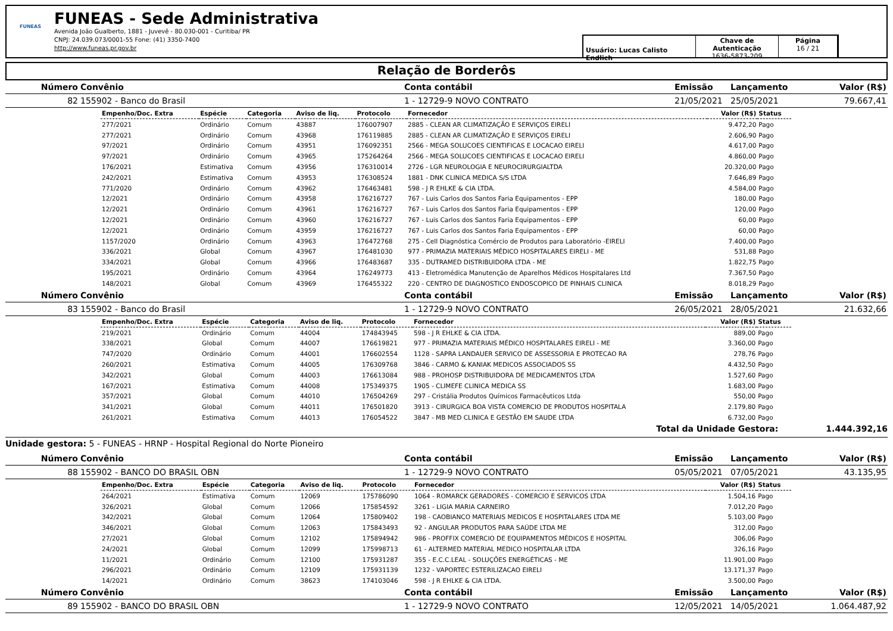FUNEAS
FUNEAS - Sede Administrativa
Avenida João Gualberto, 1881 - Juvevê - 80.030-001 - Curitiba/ PR
CNPJ: 24.039.073/0001-55 Fone: (41) 3350-7400
http://www.funeas.pr.gov.br
Usuário: Lucas Calisto Endlich
Chave de Autenticação
1636-5873-209
Página
16 / 21
Relação de Borderôs
| Número | Convênio | Conta contábil | Emissão | Lançamento | Valor (R$) |
| --- | --- | --- | --- | --- | --- |
| 82 | 155902 - Banco do Brasil | 1 - 12729-9 NOVO CONTRATO | 21/05/2021 | 25/05/2021 | 79.667,41 |
| Empenho/Doc. Extra | Espécie | Categoria | Aviso de liq. | Protocolo | Fornecedor | Valor (R$) | Status |
| --- | --- | --- | --- | --- | --- | --- | --- |
| 277/2021 | Ordinário | Comum | 43887 | 176007907 | 2885 - CLEAN AR CLIMATIZAÇÃO E SERVIÇOS EIRELI | 9.472,20 | Pago |
| 277/2021 | Ordinário | Comum | 43968 | 176119885 | 2885 - CLEAN AR CLIMATIZAÇÃO E SERVIÇOS EIRELI | 2.606,90 | Pago |
| 97/2021 | Ordinário | Comum | 43951 | 176092351 | 2566 - MEGA SOLUCOES CIENTIFICAS E LOCACAO EIRELI | 4.617,00 | Pago |
| 97/2021 | Ordinário | Comum | 43965 | 175264264 | 2566 - MEGA SOLUCOES CIENTIFICAS E LOCACAO EIRELI | 4.860,00 | Pago |
| 176/2021 | Estimativa | Comum | 43956 | 176310014 | 2726 - LGR NEUROLOGIA E NEUROCIRURGIALTDA | 20.320,00 | Pago |
| 242/2021 | Estimativa | Comum | 43953 | 176308524 | 1881 - DNK CLINICA MEDICA S/S LTDA | 7.646,89 | Pago |
| 771/2020 | Ordinário | Comum | 43962 | 176463481 | 598 - J R EHLKE & CIA LTDA. | 4.584,00 | Pago |
| 12/2021 | Ordinário | Comum | 43958 | 176216727 | 767 - Luis Carlos dos Santos Faria Equipamentos - EPP | 180,00 | Pago |
| 12/2021 | Ordinário | Comum | 43961 | 176216727 | 767 - Luis Carlos dos Santos Faria Equipamentos - EPP | 120,00 | Pago |
| 12/2021 | Ordinário | Comum | 43960 | 176216727 | 767 - Luis Carlos dos Santos Faria Equipamentos - EPP | 60,00 | Pago |
| 12/2021 | Ordinário | Comum | 43959 | 176216727 | 767 - Luis Carlos dos Santos Faria Equipamentos - EPP | 60,00 | Pago |
| 1157/2020 | Ordinário | Comum | 43963 | 176472768 | 275 - Cell Diagnóstica Comércio de Produtos para Laboratório -EIRELI | 7.400,00 | Pago |
| 336/2021 | Global | Comum | 43967 | 176481030 | 977 - PRIMAZIA MATERIAIS MÉDICO HOSPITALARES EIRELI - ME | 531,88 | Pago |
| 334/2021 | Global | Comum | 43966 | 176483687 | 335 - DUTRAMED DISTRIBUIDORA LTDA - ME | 1.822,75 | Pago |
| 195/2021 | Ordinário | Comum | 43964 | 176249773 | 413 - Eletromédica Manutenção de Aparelhos Médicos Hospitalares Ltd | 7.367,50 | Pago |
| 148/2021 | Global | Comum | 43969 | 176455322 | 220 - CENTRO DE DIAGNOSTICO ENDOSCOPICO DE PINHAIS CLINICA | 8.018,29 | Pago |
| Número | Convênio | Conta contábil | Emissão | Lançamento | Valor (R$) |
| --- | --- | --- | --- | --- | --- |
| 83 | 155902 - Banco do Brasil | 1 - 12729-9 NOVO CONTRATO | 26/05/2021 | 28/05/2021 | 21.632,66 |
| Empenho/Doc. Extra | Espécie | Categoria | Aviso de liq. | Protocolo | Fornecedor | Valor (R$) | Status |
| --- | --- | --- | --- | --- | --- | --- | --- |
| 219/2021 | Ordinário | Comum | 44004 | 174843945 | 598 - J R EHLKE & CIA LTDA. | 889,00 | Pago |
| 338/2021 | Global | Comum | 44007 | 176619821 | 977 - PRIMAZIA MATERIAIS MÉDICO HOSPITALARES EIRELI - ME | 3.360,00 | Pago |
| 747/2020 | Ordinário | Comum | 44001 | 176602554 | 1128 - SAPRA LANDAUER SERVICO DE ASSESSORIA E PROTECAO RA | 278,76 | Pago |
| 260/2021 | Estimativa | Comum | 44005 | 176309768 | 3846 - CARMO & KANIAK MEDICOS ASSOCIADOS SS | 4.432,50 | Pago |
| 342/2021 | Global | Comum | 44003 | 176613084 | 988 - PROHOSP DISTRIBUIDORA DE MEDICAMENTOS LTDA | 1.527,60 | Pago |
| 167/2021 | Estimativa | Comum | 44008 | 175349375 | 1905 - CLIMEFE CLINICA MEDICA SS | 1.683,00 | Pago |
| 357/2021 | Global | Comum | 44010 | 176504269 | 297 - Cristália Produtos Químicos Farmacêuticos Ltda | 550,00 | Pago |
| 341/2021 | Global | Comum | 44011 | 176501820 | 3913 - CIRURGICA BOA VISTA COMERCIO DE PRODUTOS HOSPITALA | 2.179,80 | Pago |
| 261/2021 | Estimativa | Comum | 44013 | 176054522 | 3847 - MB MED CLINICA E GESTÃO EM SAUDE LTDA | 6.732,00 | Pago |
Total da Unidade Gestora: 1.444.392,16
Unidade gestora: 5 - FUNEAS - HRNP - Hospital Regional do Norte Pioneiro
| Número | Convênio | Conta contábil | Emissão | Lançamento | Valor (R$) |
| --- | --- | --- | --- | --- | --- |
| 88 | 155902 - BANCO DO BRASIL OBN | 1 - 12729-9 NOVO CONTRATO | 05/05/2021 | 07/05/2021 | 43.135,95 |
| Empenho/Doc. Extra | Espécie | Categoria | Aviso de liq. | Protocolo | Fornecedor | Valor (R$) | Status |
| --- | --- | --- | --- | --- | --- | --- | --- |
| 264/2021 | Estimativa | Comum | 12069 | 175786090 | 1064 - ROMARCK GERADORES - COMERCIO E SERVICOS LTDA | 1.504,16 | Pago |
| 326/2021 | Global | Comum | 12066 | 175854592 | 3261 - LIGIA MARIA CARNEIRO | 7.012,20 | Pago |
| 342/2021 | Global | Comum | 12064 | 175809402 | 198 - CAOBIANCO MATERIAIS MEDICOS E HOSPITALARES LTDA ME | 5.103,00 | Pago |
| 346/2021 | Global | Comum | 12063 | 175843493 | 92 - ANGULAR PRODUTOS PARA SAÚDE LTDA ME | 312,00 | Pago |
| 27/2021 | Global | Comum | 12102 | 175894942 | 986 - PROFFIX COMERCIO DE EQUIPAMENTOS MÉDICOS E HOSPITAL | 306,06 | Pago |
| 24/2021 | Global | Comum | 12099 | 175998713 | 61 - ALTERMED MATERIAL MEDICO HOSPITALAR LTDA | 326,16 | Pago |
| 11/2021 | Ordinário | Comum | 12100 | 175931287 | 355 - E.C.C.LEAL - SOLUÇÕES ENERGÉTICAS - ME | 11.901,00 | Pago |
| 296/2021 | Ordinário | Comum | 12109 | 175931139 | 1232 - VAPORTEC ESTERILIZACAO EIRELI | 13.171,37 | Pago |
| 14/2021 | Ordinário | Comum | 38623 | 174103046 | 598 - J R EHLKE & CIA LTDA. | 3.500,00 | Pago |
| Número | Convênio | Conta contábil | Emissão | Lançamento | Valor (R$) |
| --- | --- | --- | --- | --- | --- |
| 89 | 155902 - BANCO DO BRASIL OBN | 1 - 12729-9 NOVO CONTRATO | 12/05/2021 | 14/05/2021 | 1.064.487,92 |